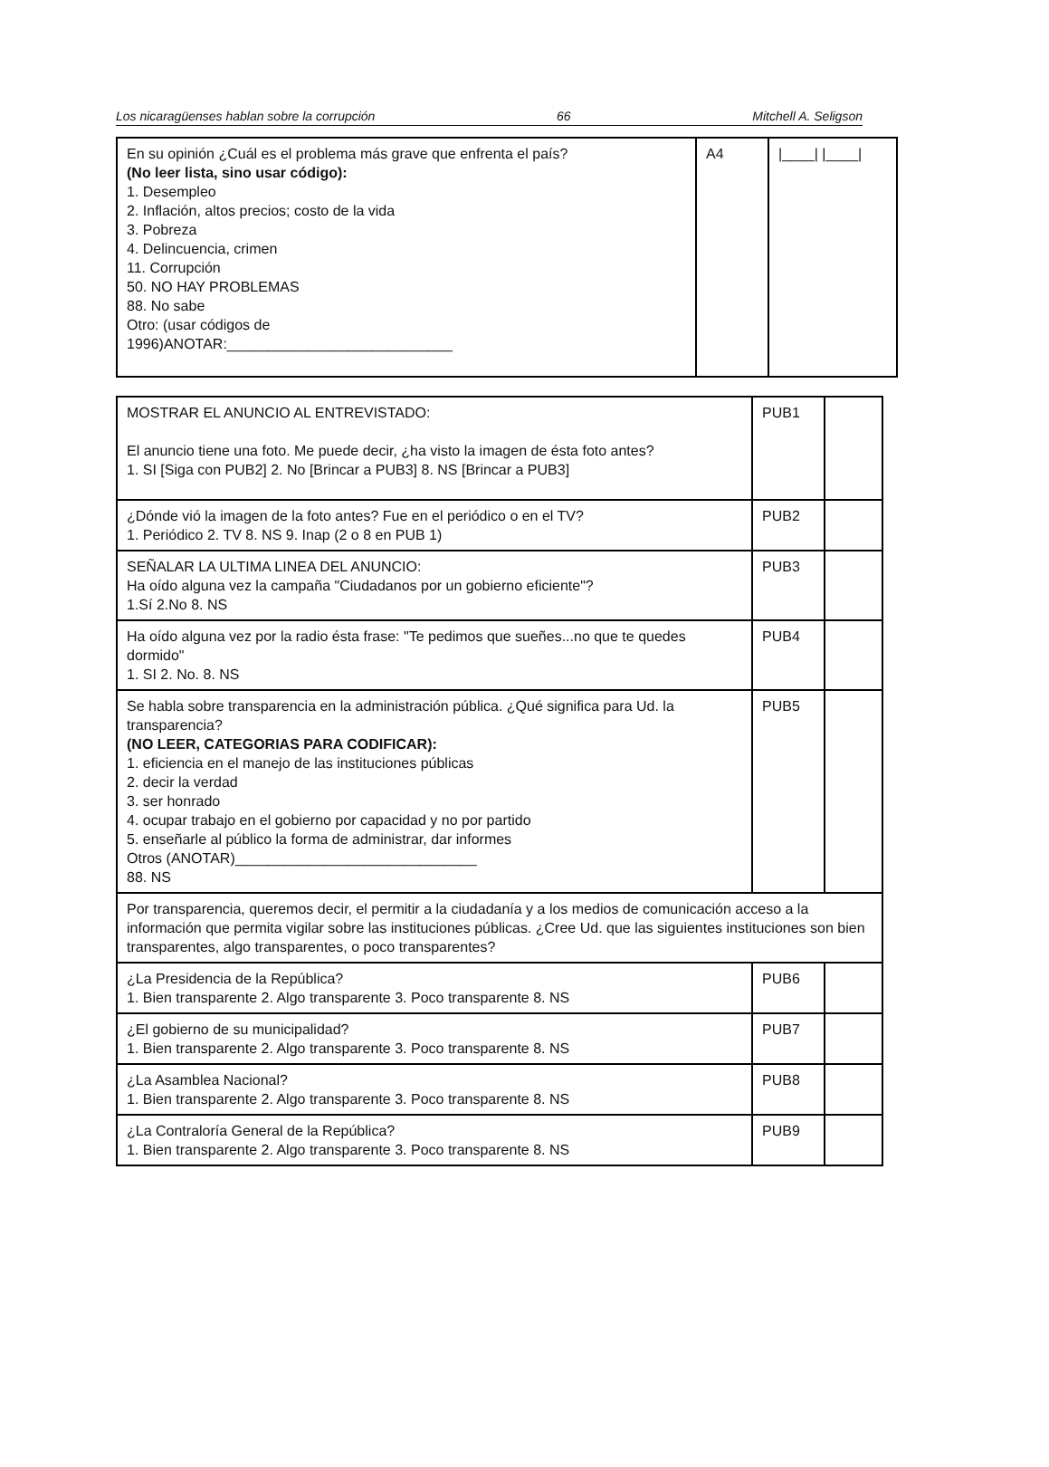Los nicaragüenses hablan sobre la corrupción 66 Mitchell A. Seligson
| En su opinión ¿Cuál es el problema más grave que enfrenta el país? (No leer lista, sino usar código): 1. Desempleo 2. Inflación, altos precios; costo de la vida 3. Pobreza 4. Delincuencia, crimen 11. Corrupción 50. NO HAY PROBLEMAS 88. No sabe Otro: (usar códigos de 1996)ANOTAR:____________________________ | A4 | /____/ /____/ |
| MOSTRAR EL ANUNCIO AL ENTREVISTADO: El anuncio tiene una foto. Me puede decir, ¿ha visto la imagen de ésta foto antes? 1. SI [Siga con PUB2] 2. No [Brincar a PUB3] 8. NS [Brincar a PUB3] | PUB1 | |
| ¿Dónde vió la imagen de la foto antes? Fue en el periódico o en el TV? 1. Periódico 2. TV 8. NS 9. Inap (2 o 8 en PUB 1) | PUB2 | |
| SEÑALAR LA ULTIMA LINEA DEL ANUNCIO: Ha oído alguna vez la campaña "Ciudadanos por un gobierno eficiente"? 1.Sí 2.No 8. NS | PUB3 | |
| Ha oído alguna vez por la radio ésta frase: "Te pedimos que sueñes...no que te quedes dormido" 1. SI 2. No. 8. NS | PUB4 | |
| Se habla sobre transparencia en la administración pública. ¿Qué significa para Ud. la transparencia? (NO LEER, CATEGORIAS PARA CODIFICAR): 1. eficiencia en el manejo de las instituciones públicas 2. decir la verdad 3. ser honrado 4. ocupar trabajo en el gobierno por capacidad y no por partido 5. enseñarle al público la forma de administrar, dar informes Otros (ANOTAR)______________________________ 88. NS | PUB5 | |
| Por transparencia, queremos decir, el permitir a la ciudadanía y a los medios de comunicación acceso a la información que permita vigilar sobre las instituciones públicas. ¿Cree Ud. que las siguientes instituciones son bien transparentes, algo transparentes, o poco transparentes? | | |
| ¿La Presidencia de la República? 1. Bien transparente 2. Algo transparente 3. Poco transparente 8. NS | PUB6 | |
| ¿El gobierno de su municipalidad? 1. Bien transparente 2. Algo transparente 3. Poco transparente 8. NS | PUB7 | |
| ¿La Asamblea Nacional? 1. Bien transparente 2. Algo transparente 3. Poco transparente 8. NS | PUB8 | |
| ¿La Contraloría General de la República? 1. Bien transparente 2. Algo transparente 3. Poco transparente 8. NS | PUB9 | |